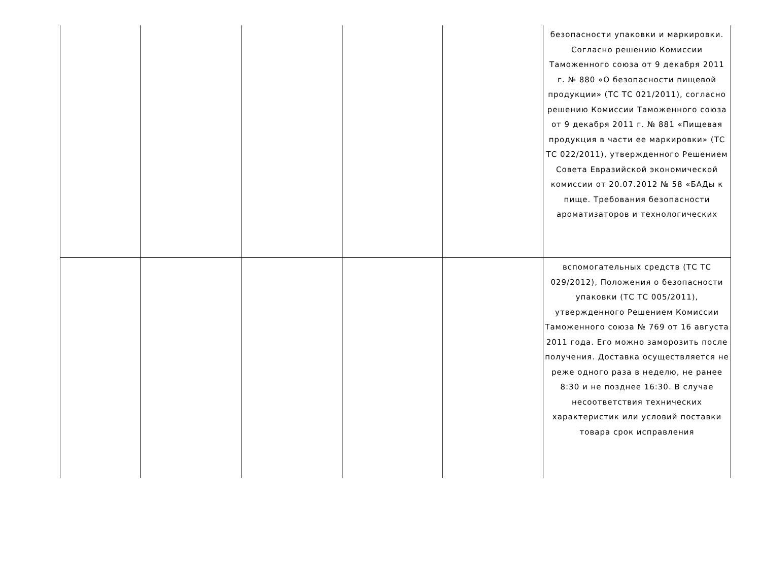| | | | | | безопасности упаковки и маркировки. Согласно решению Комиссии Таможенного союза от 9 декабря 2011 г. № 880 «О безопасности пищевой продукции» (ТС ТС 021/2011), согласно решению Комиссии Таможенного союза от 9 декабря 2011 г. № 881 «Пищевая продукция в части ее маркировки» (ТС ТС 022/2011), утвержденного Решением Совета Евразийской экономической комиссии от 20.07.2012 № 58 «БАДы к пище. Требования безопасности ароматизаторов и технологических |
| | | | | | вспомогательных средств (ТС ТС 029/2012), Положения о безопасности упаковки (ТС ТС 005/2011), утвержденного Решением Комиссии Таможенного союза № 769 от 16 августа 2011 года. Его можно заморозить после получения. Доставка осуществляется не реже одного раза в неделю, не ранее 8:30 и не позднее 16:30. В случае несоответствия технических характеристик или условий поставки товара срок исправления |